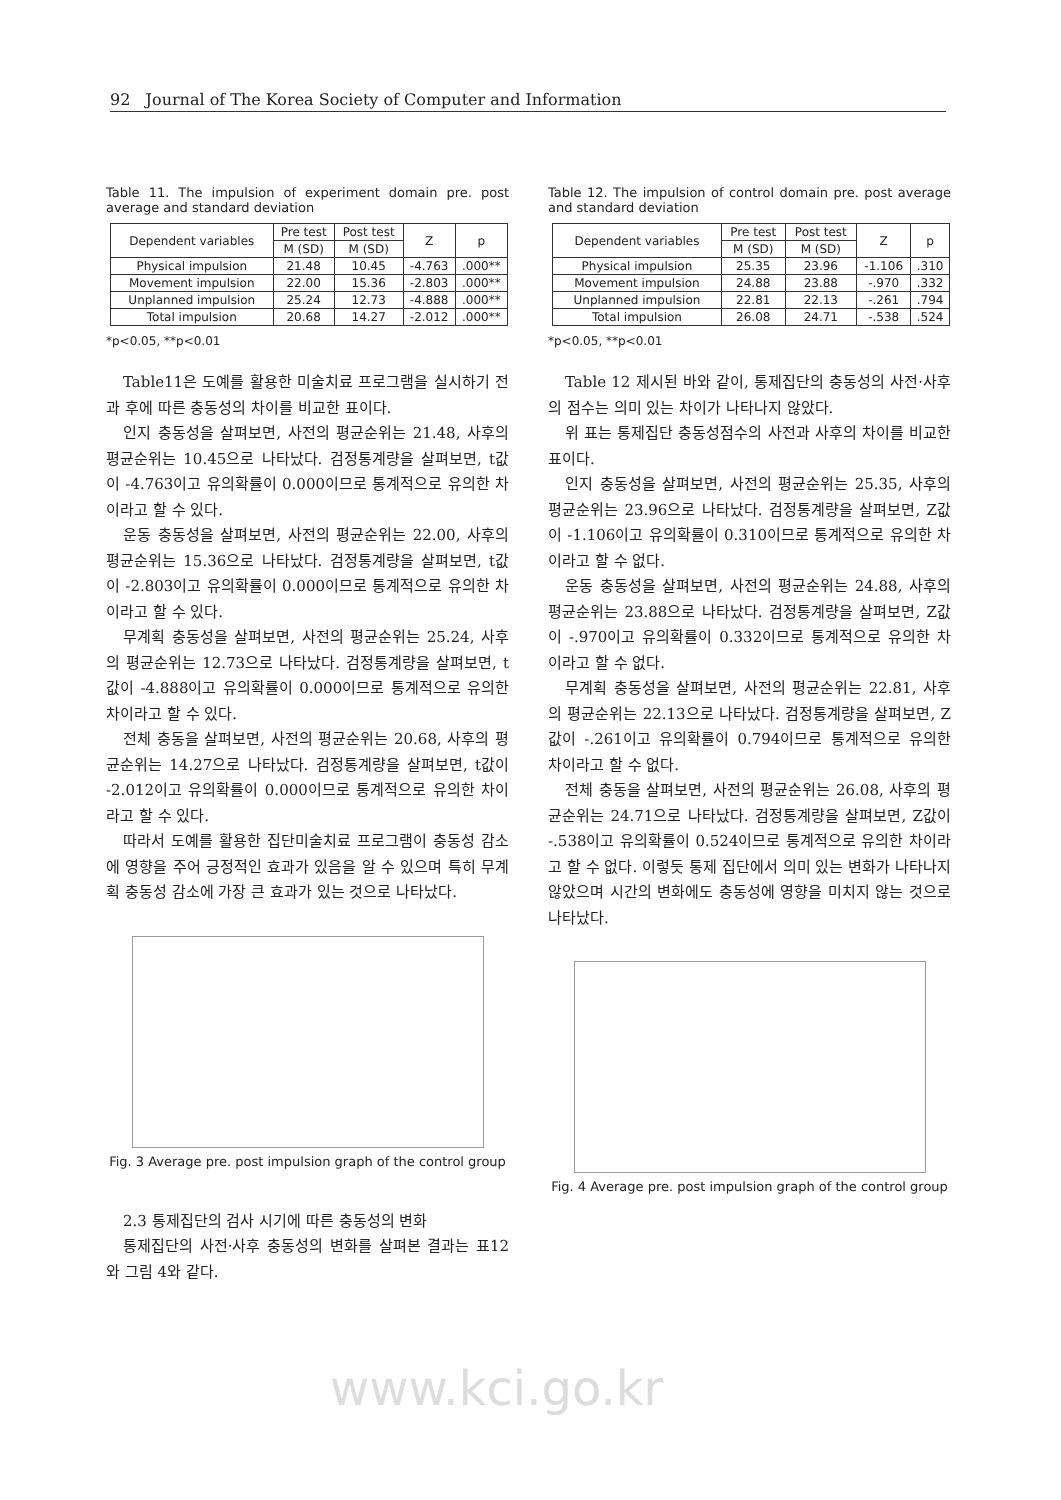92 Journal of The Korea Society of Computer and Information
Table 11. The impulsion of experiment domain pre. post average and standard deviation
| Dependent variables | Pre test | Post test | Z | p |
| --- | --- | --- | --- | --- |
| | M (SD) | M (SD) | | |
| Physical impulsion | 21.48 | 10.45 | -4.763 | .000** |
| Movement impulsion | 22.00 | 15.36 | -2.803 | .000** |
| Unplanned impulsion | 25.24 | 12.73 | -4.888 | .000** |
| Total impulsion | 20.68 | 14.27 | -2.012 | .000** |
*p<0.05, **p<0.01
Table11은 도예를 활용한 미술치료 프로그램을 실시하기 전과 후에 따른 충동성의 차이를 비교한 표이다.
인지 충동성을 살펴보면, 사전의 평균순위는 21.48, 사후의 평균순위는 10.45으로 나타났다. 검정통계량을 살펴보면, t값이 -4.763이고 유의확률이 0.000이므로 통계적으로 유의한 차이라고 할 수 있다.
운동 충동성을 살펴보면, 사전의 평균순위는 22.00, 사후의 평균순위는 15.36으로 나타났다. 검정통계량을 살펴보면, t값이 -2.803이고 유의확률이 0.000이므로 통계적으로 유의한 차이라고 할 수 있다.
무계획 충동성을 살펴보면, 사전의 평균순위는 25.24, 사후의 평균순위는 12.73으로 나타났다. 검정통계량을 살펴보면, t값이 -4.888이고 유의확률이 0.000이므로 통계적으로 유의한 차이라고 할 수 있다.
전체 충동을 살펴보면, 사전의 평균순위는 20.68, 사후의 평균순위는 14.27으로 나타났다. 검정통계량을 살펴보면, t값이 -2.012이고 유의확률이 0.000이므로 통계적으로 유의한 차이라고 할 수 있다.
따라서 도예를 활용한 집단미술치료 프로그램이 충동성 감소에 영향을 주어 긍정적인 효과가 있음을 알 수 있으며 특히 무계획 충동성 감소에 가장 큰 효과가 있는 것으로 나타났다.
Fig. 3 Average pre. post impulsion graph of the control group
2.3 통제집단의 검사 시기에 따른 충동성의 변화
통제집단의 사전·사후 충동성의 변화를 살펴본 결과는 표12와 그림 4와 같다.
Table 12. The impulsion of control domain pre. post average and standard deviation
| Dependent variables | Pre test | Post test | Z | p |
| --- | --- | --- | --- | --- |
| | M (SD) | M (SD) | | |
| Physical impulsion | 25.35 | 23.96 | -1.106 | .310 |
| Movement impulsion | 24.88 | 23.88 | -.970 | .332 |
| Unplanned impulsion | 22.81 | 22.13 | -.261 | .794 |
| Total impulsion | 26.08 | 24.71 | -.538 | .524 |
*p<0.05, **p<0.01
Table 12 제시된 바와 같이, 통제집단의 충동성의 사전·사후의 점수는 의미 있는 차이가 나타나지 않았다.
위 표는 통제집단 충동성점수의 사전과 사후의 차이를 비교한 표이다.
인지 충동성을 살펴보면, 사전의 평균순위는 25.35, 사후의 평균순위는 23.96으로 나타났다. 검정통계량을 살펴보면, Z값이 -1.106이고 유의확률이 0.310이므로 통계적으로 유의한 차이라고 할 수 없다.
운동 충동성을 살펴보면, 사전의 평균순위는 24.88, 사후의 평균순위는 23.88으로 나타났다. 검정통계량을 살펴보면, Z값이 -.970이고 유의확률이 0.332이므로 통계적으로 유의한 차이라고 할 수 없다.
무계획 충동성을 살펴보면, 사전의 평균순위는 22.81, 사후의 평균순위는 22.13으로 나타났다. 검정통계량을 살펴보면, Z값이 -.261이고 유의확률이 0.794이므로 통계적으로 유의한 차이라고 할 수 없다.
전체 충동을 살펴보면, 사전의 평균순위는 26.08, 사후의 평균순위는 24.71으로 나타났다. 검정통계량을 살펴보면, Z값이 -.538이고 유의확률이 0.524이므로 통계적으로 유의한 차이라고 할 수 없다. 이렇듯 통제 집단에서 의미 있는 변화가 나타나지 않았으며 시간의 변화에도 충동성에 영향을 미치지 않는 것으로 나타났다.
Fig. 4 Average pre. post impulsion graph of the control group
www.kci.go.kr